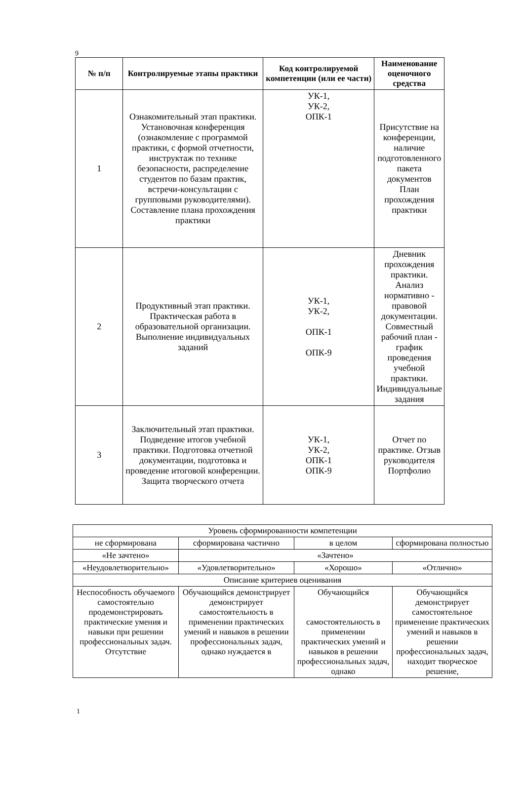9
| № п/п | Контролируемые этапы практики | Код контролируемой компетенции (или ее части) | Наименование оценочного средства |
| --- | --- | --- | --- |
| 1 | Ознакомительный этап практики. Установочная конференция (ознакомление с программой практики, с формой отчетности, инструктаж по технике безопасности, распределение студентов по базам практик, встречи-консультации с групповыми руководителями). Составление плана прохождения практики | УК-1, УК-2, ОПК-1 | Присутствие на конференции, наличие подготовленного пакета документов План прохождения практики |
| 2 | Продуктивный этап практики. Практическая работа в образовательной организации. Выполнение индивидуальных заданий | УК-1, УК-2, ОПК-1 ОПК-9 | Дневник прохождения практики. Анализ нормативно - правовой документации. Совместный рабочий план - график проведения учебной практики. Индивидуальные задания |
| 3 | Заключительный этап практики. Подведение итогов учебной практики. Подготовка отчетной документации, подготовка и проведение итоговой конференции. Защита творческого отчета | УК-1, УК-2, ОПК-1 ОПК-9 | Отчет по практике. Отзыв руководителя Портфолио |
| Уровень сформированности компетенции | | | |
| не сформирована | сформирована частично | в целом | сформирована полностью |
| «Не зачтено» | «Зачтено» | | |
| «Неудовлетворительно» | «Удовлетворительно» | «Хорошо» | «Отлично» |
| Описание критериев оценивания | | | |
| Неспособность обучаемого самостоятельно продемонстрировать практические умения и навыки при решении профессиональных задач. Отсутствие | Обучающийся демонстрирует демонстрирует самостоятельность в применении практических умений и навыков в решении профессиональных задач, однако нуждается в | Обучающийся самостоятельность в применении практических умений и навыков в решении профессиональных задач, однако | Обучающийся демонстрирует самостоятельное применение практических умений и навыков в решении профессиональных задач, находит творческое решение, |
1